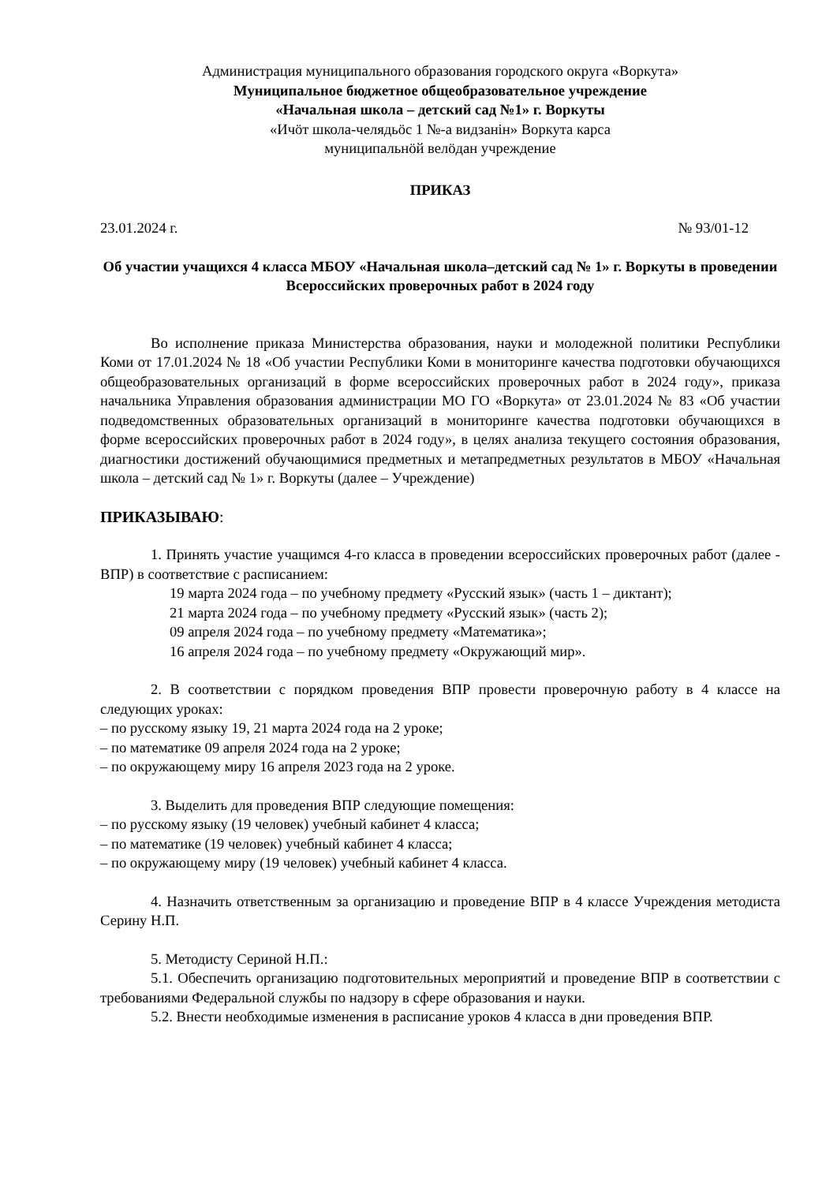Администрация муниципального образования городского округа «Воркута»
Муниципальное бюджетное общеобразовательное учреждение
«Начальная школа – детский сад №1» г. Воркуты
«Ичӧт школа-челядьӧс 1 №-а видзанiн» Воркута карса
муниципальнӧй велӧдан учреждение
ПРИКАЗ
23.01.2024 г. № 93/01-12
Об участии учащихся 4 класса МБОУ «Начальная школа–детский сад № 1» г. Воркуты в проведении Всероссийских проверочных работ в 2024 году
Во исполнение приказа Министерства образования, науки и молодежной политики Республики Коми от 17.01.2024 № 18 «Об участии Республики Коми в мониторинге качества подготовки обучающихся общеобразовательных организаций в форме всероссийских проверочных работ в 2024 году», приказа начальника Управления образования администрации МО ГО «Воркута» от 23.01.2024 № 83 «Об участии подведомственных образовательных организаций в мониторинге качества подготовки обучающихся в форме всероссийских проверочных работ в 2024 году», в целях анализа текущего состояния образования, диагностики достижений обучающимися предметных и метапредметных результатов в МБОУ «Начальная школа – детский сад № 1» г. Воркуты (далее – Учреждение)
ПРИКАЗЫВАЮ:
1. Принять участие учащимся 4-го класса в проведении всероссийских проверочных работ (далее - ВПР) в соответствие с расписанием:
19 марта 2024 года – по учебному предмету «Русский язык» (часть 1 – диктант);
21 марта 2024 года – по учебному предмету «Русский язык» (часть 2);
09 апреля 2024 года – по учебному предмету «Математика»;
16 апреля 2024 года – по учебному предмету «Окружающий мир».
2. В соответствии с порядком проведения ВПР провести проверочную работу в 4 классе на следующих уроках:
– по русскому языку 19, 21 марта 2024 года на 2 уроке;
– по математике 09 апреля 2024 года на 2 уроке;
– по окружающему миру 16 апреля 2023 года на 2 уроке.
3. Выделить для проведения ВПР следующие помещения:
– по русскому языку (19 человек) учебный кабинет 4 класса;
– по математике (19 человек) учебный кабинет 4 класса;
– по окружающему миру (19 человек) учебный кабинет 4 класса.
4. Назначить ответственным за организацию и проведение ВПР в 4 классе Учреждения методиста Серину Н.П.
5. Методисту Сериной Н.П.:
5.1. Обеспечить организацию подготовительных мероприятий и проведение ВПР в соответствии с требованиями Федеральной службы по надзору в сфере образования и науки.
5.2. Внести необходимые изменения в расписание уроков 4 класса в дни проведения ВПР.